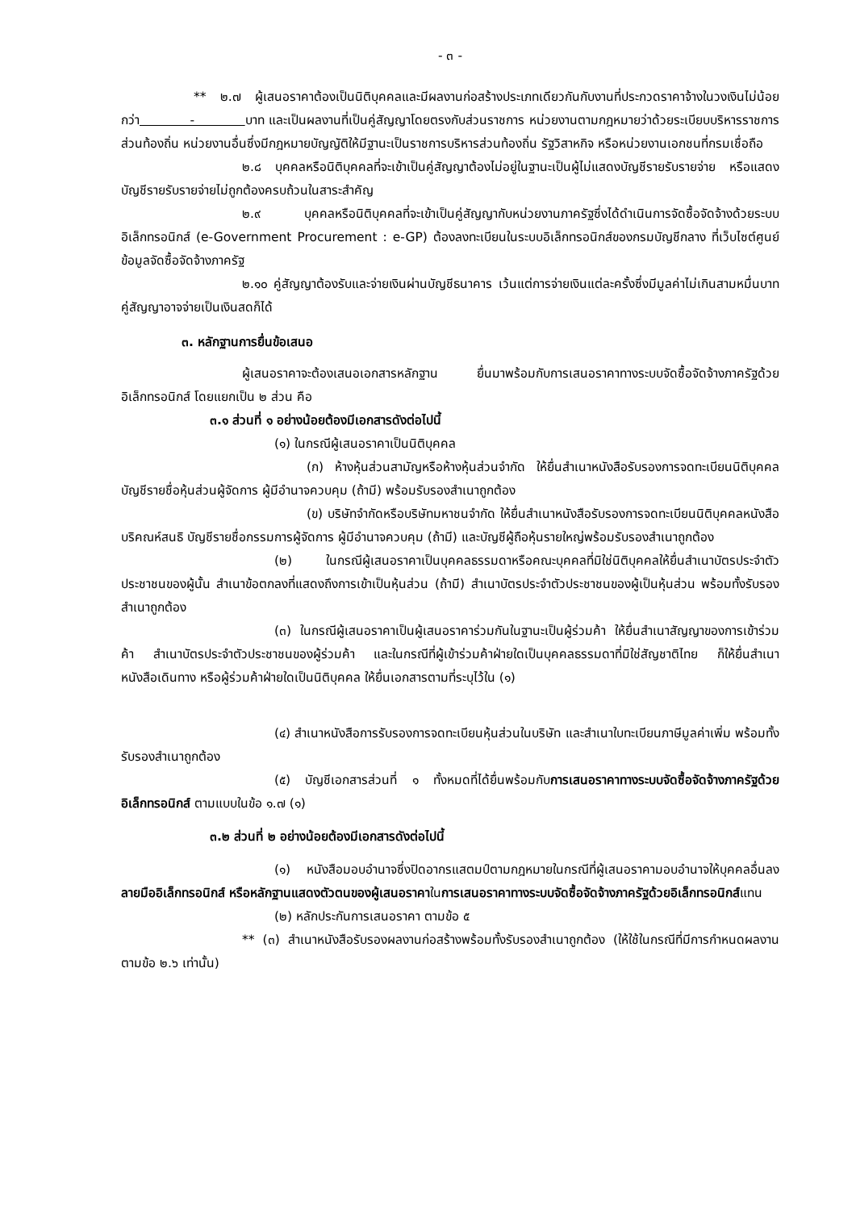- ๓ -
** ๒.๗ ผู้เสนอราคาต้องเป็นนิติบุคคลและมีผลงานก่อสร้างประเภทเดียวกันกับงานที่ประกวดราคาจ้างในวงเงินไม่น้อยกว่า - บาท และเป็นผลงานที่เป็นคู่สัญญาโดยตรงกับส่วนราชการ หน่วยงานตามกฎหมายว่าด้วยระเบียบบริหารราชการส่วนท้องถิ่น หน่วยงานอื่นซึ่งมีกฎหมายบัญญัติให้มีฐานะเป็นราชการบริหารส่วนท้องถิ่น รัฐวิสาหกิจ หรือหน่วยงานเอกชนที่กรมเชื่อถือ
๒.๘ บุคคลหรือนิติบุคคลที่จะเข้าเป็นคู่สัญญาต้องไม่อยู่ในฐานะเป็นผู้ไม่แสดงบัญชีรายรับรายจ่าย หรือแสดงบัญชีรายรับรายจ่ายไม่ถูกต้องครบถ้วนในสาระสำคัญ
๒.๙ บุคคลหรือนิติบุคคลที่จะเข้าเป็นคู่สัญญากับหน่วยงานภาครัฐซึ่งได้ดำเนินการจัดซื้อจัดจ้างด้วยระบบอิเล็กทรอนิกส์ (e-Government Procurement : e-GP) ต้องลงทะเบียนในระบบอิเล็กทรอนิกส์ของกรมบัญชีกลาง ที่เว็บไซต์ศูนย์ข้อมูลจัดซื้อจัดจ้างภาครัฐ
๒.๑๐ คู่สัญญาต้องรับและจ่ายเงินผ่านบัญชีธนาคาร เว้นแต่การจ่ายเงินแต่ละครั้งซึ่งมีมูลค่าไม่เกินสามหมื่นบาทคู่สัญญาอาจจ่ายเป็นเงินสดก็ได้
๓. หลักฐานการยื่นข้อเสนอ
ผู้เสนอราคาจะต้องเสนอเอกสารหลักฐาน ยื่นมาพร้อมกับการเสนอราคาทางระบบจัดซื้อจัดจ้างภาครัฐด้วยอิเล็กทรอนิกส์ โดยแยกเป็น ๒ ส่วน คือ
๓.๑ ส่วนที่ ๑ อย่างน้อยต้องมีเอกสารดังต่อไปนี้
(๑) ในกรณีผู้เสนอราคาเป็นนิติบุคคล
(ก) ห้างหุ้นส่วนสามัญหรือห้างหุ้นส่วนจำกัด ให้ยื่นสำเนาหนังสือรับรองการจดทะเบียนนิติบุคคล บัญชีรายชื่อหุ้นส่วนผู้จัดการ ผู้มีอำนาจควบคุม (ถ้ามี) พร้อมรับรองสำเนาถูกต้อง
(ข) บริษัทจำกัดหรือบริษัทมหาชนจำกัด ให้ยื่นสำเนาหนังสือรับรองการจดทะเบียนนิติบุคคลหนังสือบริคณห์สนธิ บัญชีรายชื่อกรรมการผู้จัดการ ผู้มีอำนาจควบคุม (ถ้ามี) และบัญชีผู้ถือหุ้นรายใหญ่พร้อมรับรองสำเนาถูกต้อง
(๒) ในกรณีผู้เสนอราคาเป็นบุคคลธรรมดาหรือคณะบุคคลที่มิใช่นิติบุคคลให้ยื่นสำเนาบัตรประจำตัวประชาชนของผู้นั้น สำเนาข้อตกลงที่แสดงถึงการเข้าเป็นหุ้นส่วน (ถ้ามี) สำเนาบัตรประจำตัวประชาชนของผู้เป็นหุ้นส่วน พร้อมทั้งรับรองสำเนาถูกต้อง
(๓) ในกรณีผู้เสนอราคาเป็นผู้เสนอราคาร่วมกันในฐานะเป็นผู้ร่วมค้า ให้ยื่นสำเนาสัญญาของการเข้าร่วมค้า สำเนาบัตรประจำตัวประชาชนของผู้ร่วมค้า และในกรณีที่ผู้เข้าร่วมค้าฝ่ายใดเป็นบุคคลธรรมดาที่มิใช่สัญชาติไทย ก็ให้ยื่นสำเนาหนังสือเดินทาง หรือผู้ร่วมค้าฝ่ายใดเป็นนิติบุคคล ให้ยื่นเอกสารตามที่ระบุไว้ใน (๑)
(๔) สำเนาหนังสือการรับรองการจดทะเบียนหุ้นส่วนในบริษัท และสำเนาใบทะเบียนภาษีมูลค่าเพิ่ม พร้อมทั้งรับรองสำเนาถูกต้อง
(๕) บัญชีเอกสารส่วนที่ ๑ ทั้งหมดที่ได้ยื่นพร้อมกับการเสนอราคาทางระบบจัดซื้อจัดจ้างภาครัฐด้วยอิเล็กทรอนิกส์ ตามแบบในข้อ ๑.๗ (๑)
๓.๒ ส่วนที่ ๒ อย่างน้อยต้องมีเอกสารดังต่อไปนี้
(๑) หนังสือมอบอำนาจซึ่งปิดอากรแสตมป์ตามกฎหมายในกรณีที่ผู้เสนอราคามอบอำนาจให้บุคคลอื่นลงลายมืออิเล็กทรอนิกส์ หรือหลักฐานแสดงตัวตนของผู้เสนอราคาในการเสนอราคาทางระบบจัดซื้อจัดจ้างภาครัฐด้วยอิเล็กทรอนิกส์แทน
(๒) หลักประกันการเสนอราคา ตามข้อ ๕
** (๓) สำเนาหนังสือรับรองผลงานก่อสร้างพร้อมทั้งรับรองสำเนาถูกต้อง (ให้ใช้ในกรณีที่มีการกำหนดผลงานตามข้อ ๒.๖ เท่านั้น)